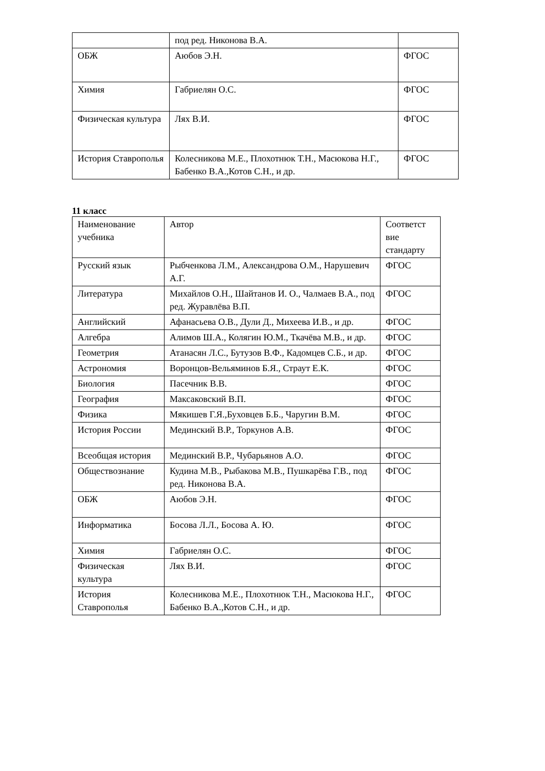| | под ред. Никонова В.А. | |
| ОБЖ | Аюбов Э.Н. | ФГОС |
| Химия | Габриелян О.С. | ФГОС |
| Физическая культура | Лях В.И. | ФГОС |
| История Ставрополья | Колесникова М.Е., Плохотнюк Т.Н., Масюкова Н.Г., Бабенко В.А.,Котов С.Н., и др. | ФГОС |
11 класс
| Наименование учебника | Автор | Соответст вие стандарту |
| Русский язык | Рыбченкова Л.М., Александрова О.М., Нарушевич А.Г. | ФГОС |
| Литература | Михайлов О.Н., Шайтанов И. О., Чалмаев В.А., под ред. Журавлёва В.П. | ФГОС |
| Английский | Афанасьева О.В., Дули Д., Михеева И.В., и др. | ФГОС |
| Алгебра | Алимов Ш.А., Колягин Ю.М., Ткачёва М.В., и др. | ФГОС |
| Геометрия | Атанасян Л.С., Бутузов В.Ф., Кадомцев С.Б., и др. | ФГОС |
| Астрономия | Воронцов-Вельяминов Б.Я., Страут Е.К. | ФГОС |
| Биология | Пасечник В.В. | ФГОС |
| География | Максаковский В.П. | ФГОС |
| Физика | Мякишев Г.Я.,Буховцев Б.Б., Чаругин В.М. | ФГОС |
| История России | Мединский В.Р., Торкунов А.В. | ФГОС |
| Всеобщая история | Мединский В.Р., Чубарьянов А.О. | ФГОС |
| Обществознание | Кудина М.В., Рыбакова М.В., Пушкарёва Г.В., под ред. Никонова В.А. | ФГОС |
| ОБЖ | Аюбов Э.Н. | ФГОС |
| Информатика | Босова Л.Л., Босова А. Ю. | ФГОС |
| Химия | Габриелян О.С. | ФГОС |
| Физическая культура | Лях В.И. | ФГОС |
| История Ставрополья | Колесникова М.Е., Плохотнюк Т.Н., Масюкова Н.Г., Бабенко В.А.,Котов С.Н., и др. | ФГОС |